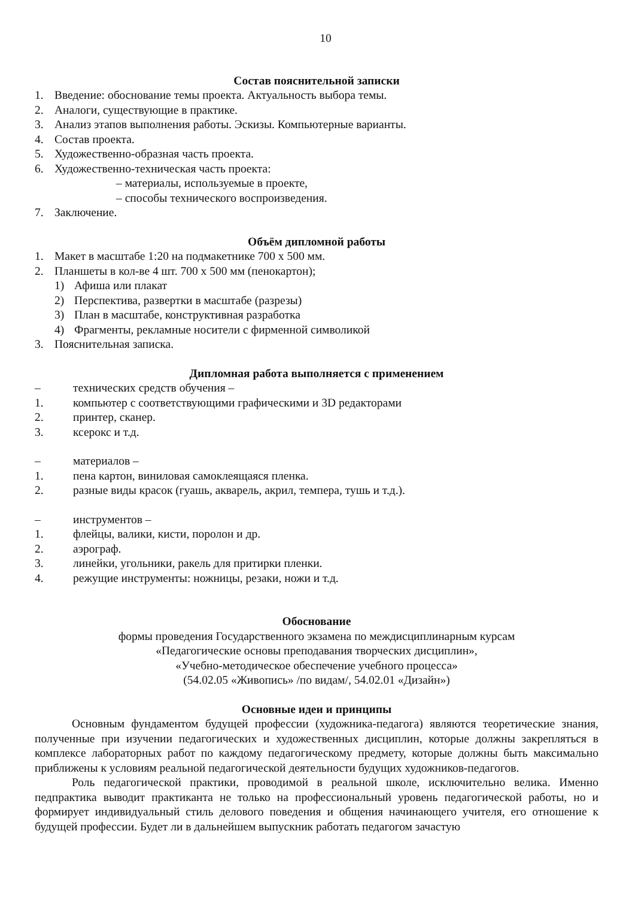10
Состав пояснительной записки
1. Введение: обоснование темы проекта. Актуальность выбора темы.
2. Аналоги, существующие в практике.
3. Анализ этапов выполнения работы. Эскизы. Компьютерные варианты.
4. Состав проекта.
5. Художественно-образная часть проекта.
6. Художественно-техническая часть проекта:
– материалы, используемые в проекте,
– способы технического воспроизведения.
7. Заключение.
Объём дипломной работы
1. Макет в масштабе 1:20 на подмакетнике 700 х 500 мм.
2. Планшеты в кол-ве 4 шт. 700 х 500 мм (пенокартон);
1) Афиша или плакат
2) Перспектива, развертки в масштабе (разрезы)
3) План в масштабе, конструктивная разработка
4) Фрагменты, рекламные носители с фирменной символикой
3. Пояснительная записка.
Дипломная работа выполняется с применением
– технических средств обучения –
1. компьютер с соответствующими графическими и 3D редакторами
2. принтер, сканер.
3. ксерокс и т.д.
– материалов –
1. пена картон, виниловая самоклеящаяся пленка.
2. разные виды красок (гуашь, акварель, акрил, темпера, тушь и т.д.).
– инструментов –
1. флейцы, валики, кисти, поролон и др.
2. аэрограф.
3. линейки, угольники, ракель для притирки пленки.
4. режущие инструменты: ножницы, резаки, ножи и т.д.
Обоснование
формы проведения Государственного экзамена по междисциплинарным курсам
«Педагогические основы преподавания творческих дисциплин»,
«Учебно-методическое обеспечение учебного процесса»
(54.02.05 «Живопись» /по видам/, 54.02.01 «Дизайн»)
Основные идеи и принципы
Основным фундаментом будущей профессии (художника-педагога) являются теоретические знания, полученные при изучении педагогических и художественных дисциплин, которые должны закрепляться в комплексе лабораторных работ по каждому педагогическому предмету, которые должны быть максимально приближены к условиям реальной педагогической деятельности будущих художников-педагогов.
Роль педагогической практики, проводимой в реальной школе, исключительно велика. Именно педпрактика выводит практиканта не только на профессиональный уровень педагогической работы, но и формирует индивидуальный стиль делового поведения и общения начинающего учителя, его отношение к будущей профессии. Будет ли в дальнейшем выпускник работать педагогом зачастую